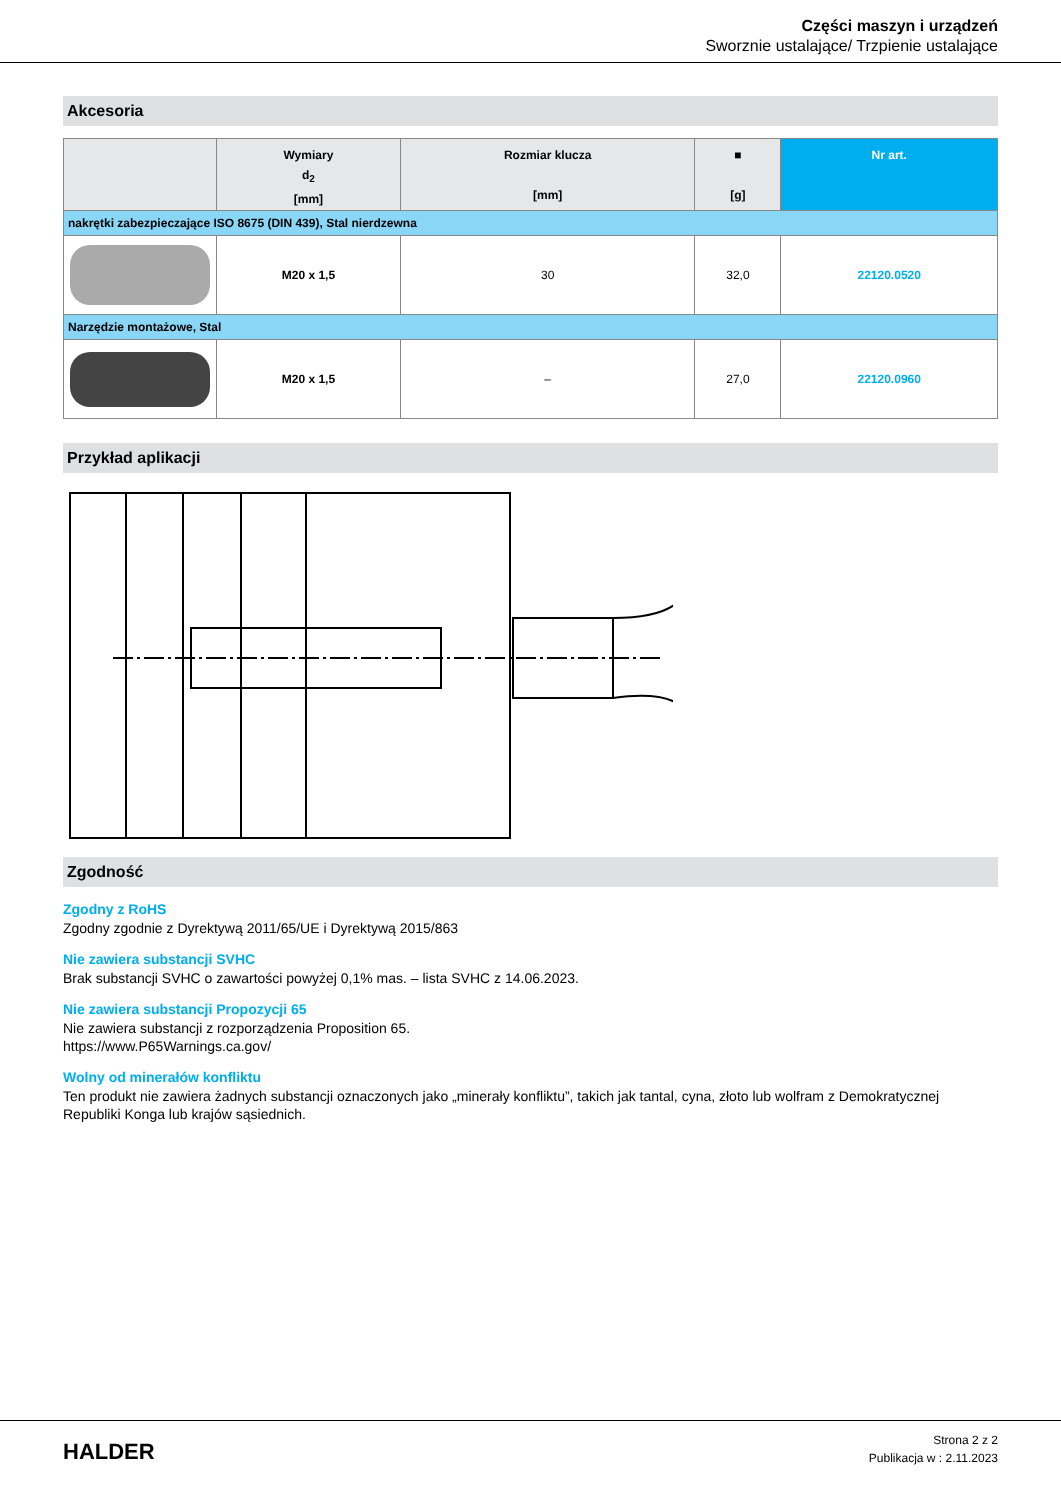Części maszyn i urządzeń
Sworznie ustalające/ Trzpienie ustalające
Akcesoria
| | Wymiary d<sub>2</sub> [mm] | Rozmiar klucza [mm] | ■ [g] | Nr art. |
| --- | --- | --- | --- | --- |
| nakrętki zabezpieczające ISO 8675 (DIN 439), Stal nierdzewna | | | | |
| | M20 x 1,5 | 30 | 32,0 | 22120.0520 |
| Narzędzie montażowe, Stal | | | | |
| | M20 x 1,5 | – | 27,0 | 22120.0960 |
Przykład aplikacji
Zgodność
Zgodny z RoHS
Zgodny zgodnie z Dyrektywą 2011/65/UE i Dyrektywą 2015/863
Nie zawiera substancji SVHC
Brak substancji SVHC o zawartości powyżej 0,1% mas. – lista SVHC z 14.06.2023.
Nie zawiera substancji Propozycji 65
Nie zawiera substancji z rozporządzenia Proposition 65.
https://www.P65Warnings.ca.gov/
Wolny od minerałów konfliktu
Ten produkt nie zawiera żadnych substancji oznaczonych jako „minerały konfliktu”, takich jak tantal, cyna, złoto lub wolfram z Demokratycznej Republiki Konga lub krajów sąsiednich.
HALDER
Strona 2 z 2
Publikacja w : 2.11.2023